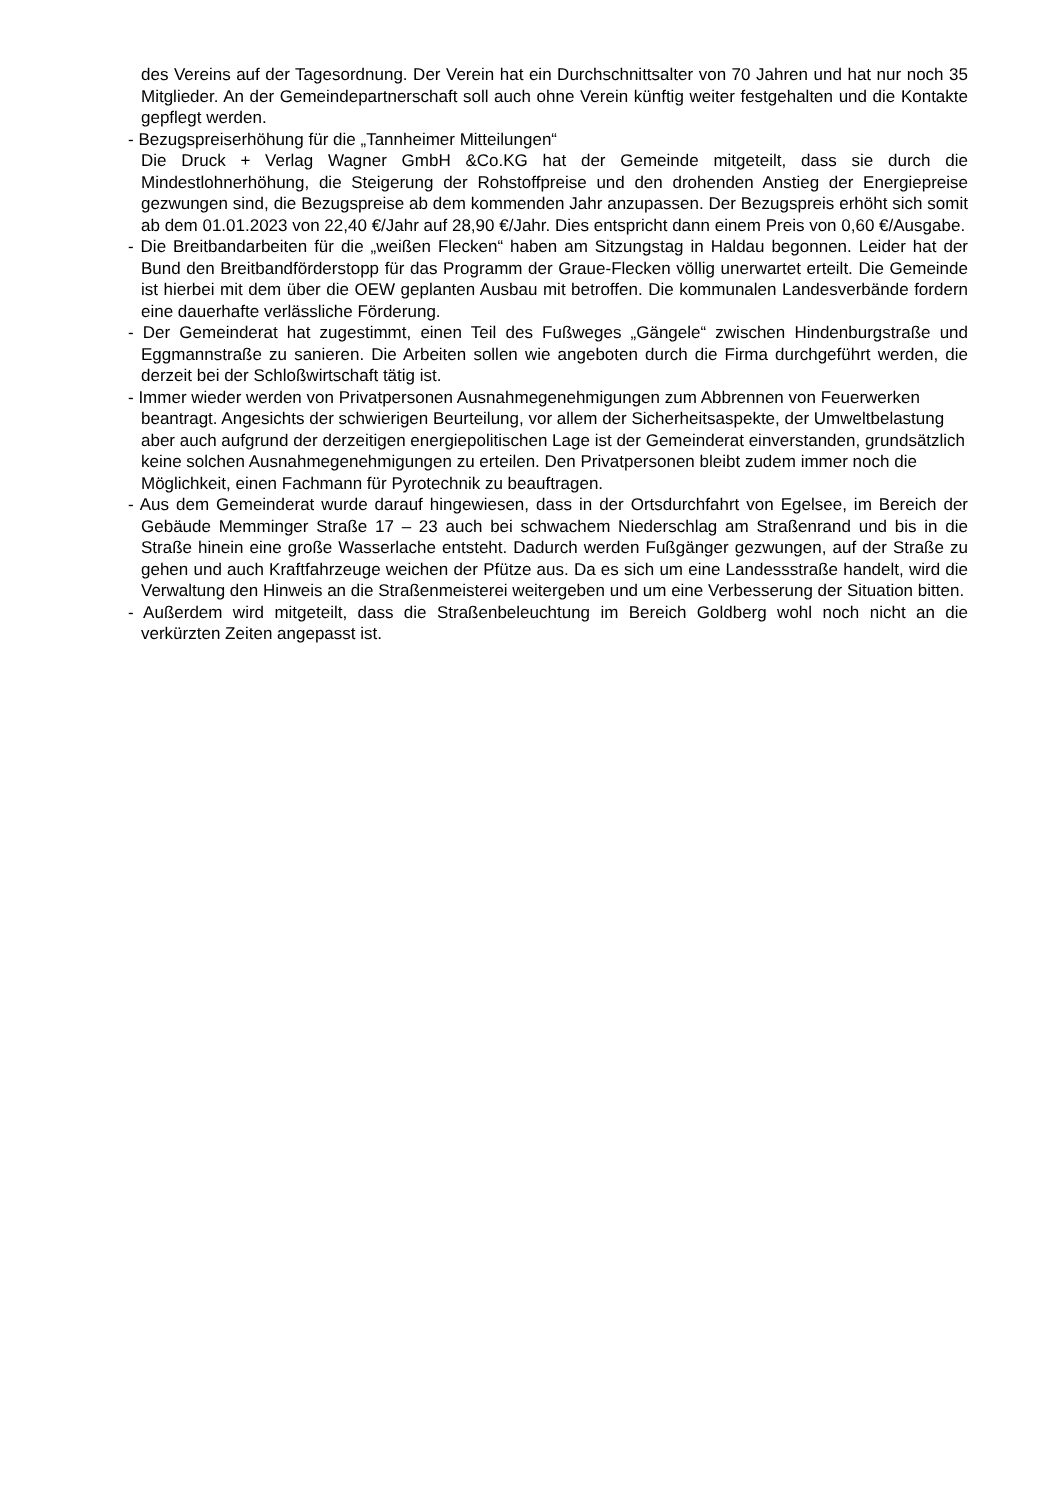des Vereins auf der Tagesordnung. Der Verein hat ein Durchschnittsalter von 70 Jahren und hat nur noch 35 Mitglieder. An der Gemeindepartnerschaft soll auch ohne Verein künftig weiter festgehalten und die Kontakte gepflegt werden.
- Bezugspreiserhöhung für die „Tannheimer Mitteilungen“
Die Druck + Verlag Wagner GmbH &Co.KG hat der Gemeinde mitgeteilt, dass sie durch die Mindestlohnerhöhung, die Steigerung der Rohstoffpreise und den drohenden Anstieg der Energiepreise gezwungen sind, die Bezugspreise ab dem kommenden Jahr anzupassen. Der Bezugspreis erhöht sich somit ab dem 01.01.2023 von 22,40 €/Jahr auf 28,90 €/Jahr. Dies entspricht dann einem Preis von 0,60 €/Ausgabe.
- Die Breitbandarbeiten für die „weißen Flecken“ haben am Sitzungstag in Haldau begonnen. Leider hat der Bund den Breitbandförderstopp für das Programm der Graue-Flecken völlig unerwartet erteilt. Die Gemeinde ist hierbei mit dem über die OEW geplanten Ausbau mit betroffen. Die kommunalen Landesverbände fordern eine dauerhafte verlässliche Förderung.
- Der Gemeinderat hat zugestimmt, einen Teil des Fußweges „Gängele“ zwischen Hindenburgstraße und Eggmannstraße zu sanieren. Die Arbeiten sollen wie angeboten durch die Firma durchgeführt werden, die derzeit bei der Schloßwirtschaft tätig ist.
- Immer wieder werden von Privatpersonen Ausnahmegenehmigungen zum Abbrennen von Feuerwerken beantragt. Angesichts der schwierigen Beurteilung, vor allem der Sicherheitsaspekte, der Umweltbelastung aber auch aufgrund der derzeitigen energiepolitischen Lage ist der Gemeinderat einverstanden, grundsätzlich keine solchen Ausnahmegenehmigungen zu erteilen. Den Privatpersonen bleibt zudem immer noch die Möglichkeit, einen Fachmann für Pyrotechnik zu beauftragen.
- Aus dem Gemeinderat wurde darauf hingewiesen, dass in der Ortsdurchfahrt von Egelsee, im Bereich der Gebäude Memminger Straße 17 – 23 auch bei schwachem Niederschlag am Straßenrand und bis in die Straße hinein eine große Wasserlache entsteht. Dadurch werden Fußgänger gezwungen, auf der Straße zu gehen und auch Kraftfahrzeuge weichen der Pfütze aus. Da es sich um eine Landessstraße handelt, wird die Verwaltung den Hinweis an die Straßenmeisterei weitergeben und um eine Verbesserung der Situation bitten.
- Außerdem wird mitgeteilt, dass die Straßenbeleuchtung im Bereich Goldberg wohl noch nicht an die verkürzten Zeiten angepasst ist.